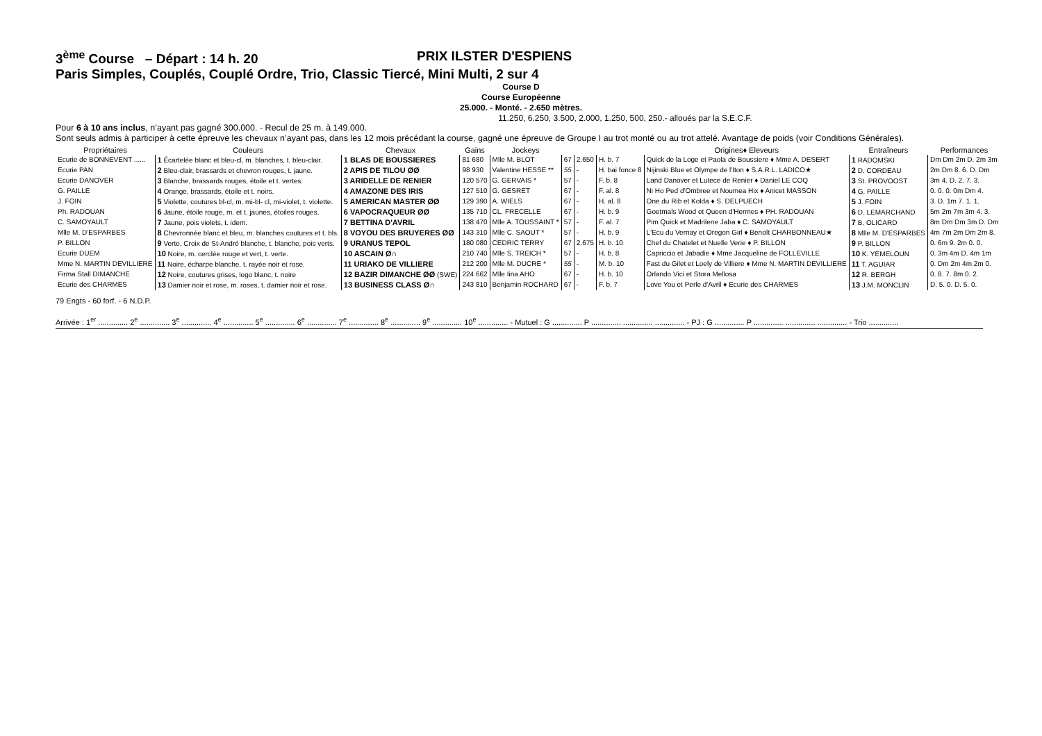3<sup>ème</sup> Course – Départ : 14 h. 20 PRIX ILSTER D'ESPIENS
Paris Simples, Couplés, Couplé Ordre, Trio, Classic Tiercé, Mini Multi, 2 sur 4
Course D
Course Européenne
25.000. - Monté. - 2.650 mètres.
11.250, 6.250, 3.500, 2.000, 1.250, 500, 250.- alloués par la S.E.C.F.
Pour 6 à 10 ans inclus, n’ayant pas gagné 300.000. - Recul de 25 m. à 149.000.
Sont seuls admis à participer à cette épreuve les chevaux n’ayant pas, dans les 12 mois précédant la course, gagné une épreuve de Groupe I au trot monté ou au trot attelé. Avantage de poids (voir Conditions Générales).
| Propriétaires | Couleurs | Chevaux | Gains | Jockeys | | | | Origines♦ Eleveurs | Entraîneurs | Performances |
| --- | --- | --- | --- | --- | --- | --- | --- | --- | --- | --- |
| Ecurie de BONNEVENT ...... | 1 Écartelée blanc et bleu-cl, m. blanches, t. bleu-clair. | 1 BLAS DE BOUSSIERES | 81 680 | Mlle M. BLOT | 67 | 2.650 | H. b. 7 | Quick de la Loge et Paola de Boussiere ♦ Mme A. DESERT | 1 RADOMSKI | Dm Dm 2m D. 2m 3m |
| Ecurie PAN | 2 Bleu-clair, brassards et chevron rouges, t. jaune. | 2 APIS DE TILOU ØØ | 98 930 | Valentine HESSE ** | 55 | - | H. bai fonce 8 | Nijinski Blue et Olympe de l'Iton ♦ S.A.R.L. LADICO★ | 2 D. CORDEAU | 2m Dm 8. 6. D. Dm |
| Ecurie DANOVER | 3 Blanche, brassards rouges, étoile et t. vertes. | 3 ARIDELLE DE RENIER | 120 570 | G. GERVAIS * | 57 | - | F. b. 8 | Land Danover et Lutece de Renier ♦ Daniel LE COQ | 3 St. PROVOOST | 3m 4. D. 2. 7. 3. |
| G. PAILLE | 4 Orange, brassards, étoile et t. noirs. | 4 AMAZONE DES IRIS | 127 510 | G. GESRET | 67 | - | F. al. 8 | Ni Ho Ped d'Ombree et Noumea Hix ♦ Anicet MASSON | 4 G. PAILLE | 0. 0. 0. 0m Dm 4. |
| J. FOIN | 5 Violette, coutures bl-cl, m. mi-bl- cl, mi-violet, t. violette. | 5 AMERICAN MASTER ØØ | 129 390 | A. WIELS | 67 | - | H. al. 8 | One du Rib et Kolda ♦ S. DELPUECH | 5 J. FOIN | 3. D. 1m 7. 1. 1. |
| Ph. RADOUAN | 6 Jaune, étoile rouge, m. et t. jaunes, étoiles rouges. | 6 VAPOCRAQUEUR ØØ | 135 710 | CL. FRECELLE | 67 | - | H. b. 9 | Goetmals Wood et Queen d'Hermes ♦ PH. RADOUAN | 6 D. LEMARCHAND | 5m 2m 7m 3m 4. 3. |
| C. SAMOYAULT | 7 Jaune, pois violets, t. idem. | 7 BETTINA D'AVRIL | 138 470 | Mlle A. TOUSSAINT * | 57 | - | F. al. 7 | Pim Quick et Madrilene Jaba ♦ C. SAMOYAULT | 7 B. OLICARD | 8m Dm Dm 3m D. Dm |
| Mlle M. D'ESPARBES | 8 Chevronnée blanc et bleu, m. blanches coutures et t. bls. | 8 VOYOU DES BRUYERES ØØ | 143 310 | Mlle C. SAOUT * | 57 | - | H. b. 9 | L'Ecu du Vernay et Oregon Girl ♦ Benoît CHARBONNEAU★ | 8 Mlle M. D'ESPARBES | 4m 7m 2m Dm 2m 8. |
| P. BILLON | 9 Verte, Croix de St-André blanche, t. blanche, pois verts. | 9 URANUS TEPOL | 180 080 | CEDRIC TERRY | 67 | 2.675 | H. b. 10 | Chef du Chatelet et Nuelle Verie ♦ P. BILLON | 9 P. BILLON | 0. 6m 9. 2m 0. 0. |
| Ecurie DUEM | 10 Noire, m. cerclée rouge et vert, t. verte. | 10 ASCAIN Ø∩ | 210 740 | Mlle S. TREICH * | 57 | - | H. b. 8 | Capriccio et Jabadie ♦ Mme Jacqueline de FOLLEVILLE | 10 K. YEMELOUN | 0. 3m 4m D. 4m 1m |
| Mme N. MARTIN DEVILLIERE | 11 Noire, écharpe blanche, t. rayée noir et rose. | 11 URIAKO DE VILLIERE | 212 200 | Mlle M. DUCRE * | 55 | - | M. b. 10 | Fast du Gilet et Loely de Villiere ♦ Mme N. MARTIN DEVILLIERE | 11 T. AGUIAR | 0. Dm 2m 4m 2m 0. |
| Firma Stall DIMANCHE | 12 Noire, coutures grises, logo blanc, t. noire | 12 BAZIR DIMANCHE ØØ (SWE) | 224 662 | Mlle Iina AHO | 67 | - | H. b. 10 | Orlando Vici et Stora Mellosa | 12 R. BERGH | 0. 8. 7. 8m 0. 2. |
| Ecurie des CHARMES | 13 Damier noir et rose, m. roses, t. damier noir et rose. | 13 BUSINESS CLASS Ø∩ | 243 810 | Benjamin ROCHARD | 67 | - | F. b. 7 | Love You et Perle d'Avril ♦ Ecurie des CHARMES | 13 J.M. MONCLIN | D. 5. 0. D. 5. 0. |
79 Engts - 60 forf. - 6 N.D.P.
Arrivée : 1<sup>er</sup> .............. 2<sup>e</sup> .............. 3<sup>e</sup> .............. 4<sup>e</sup> .............. 5<sup>e</sup> .............. 6<sup>e</sup> .............. 7<sup>e</sup> .............. 8<sup>e</sup> .............. 9<sup>e</sup> .............. 10<sup>e</sup> .............. - Mutuel : G .............. P .............. .............. .............. - PJ : G .............. P .............. .............. .............. - Trio ..............